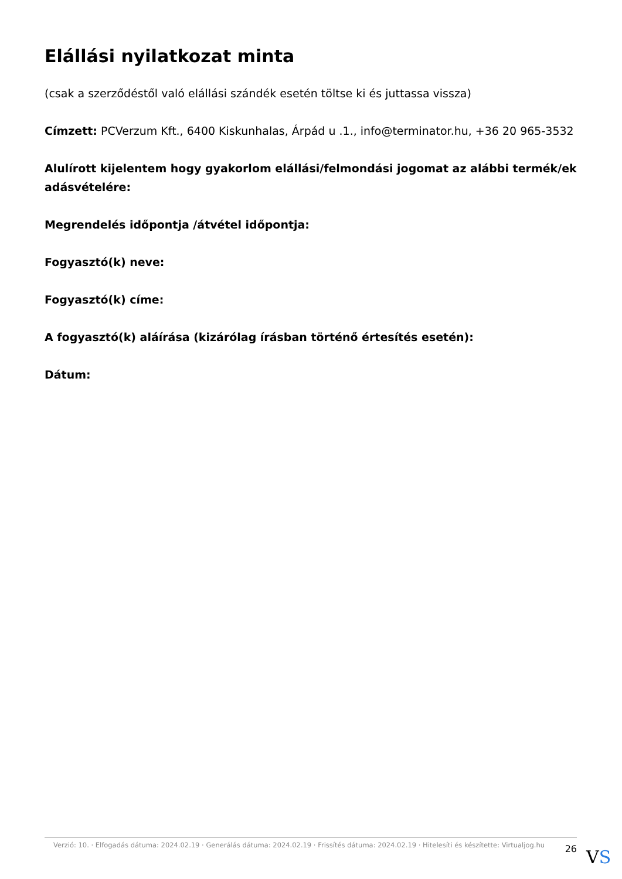Elállási nyilatkozat minta
(csak a szerződéstől való elállási szándék esetén töltse ki és juttassa vissza)
Címzett: PCVerzum Kft., 6400 Kiskunhalas, Árpád u .1., info@terminator.hu, +36 20 965-3532
Alulírott kijelentem hogy gyakorlom elállási/felmondási jogomat az alábbi termék/ek adásvételére:
Megrendelés időpontja /átvétel időpontja:
Fogyasztó(k) neve:
Fogyasztó(k) címe:
A fogyasztó(k) aláírása (kizárólag írásban történő értesítés esetén):
Dátum:
Verzió: 10. · Elfogadás dátuma: 2024.02.19 · Generálás dátuma: 2024.02.19 · Frissítés dátuma: 2024.02.19 · Hitelesíti és készítette: Virtualjog.hu
26
VS